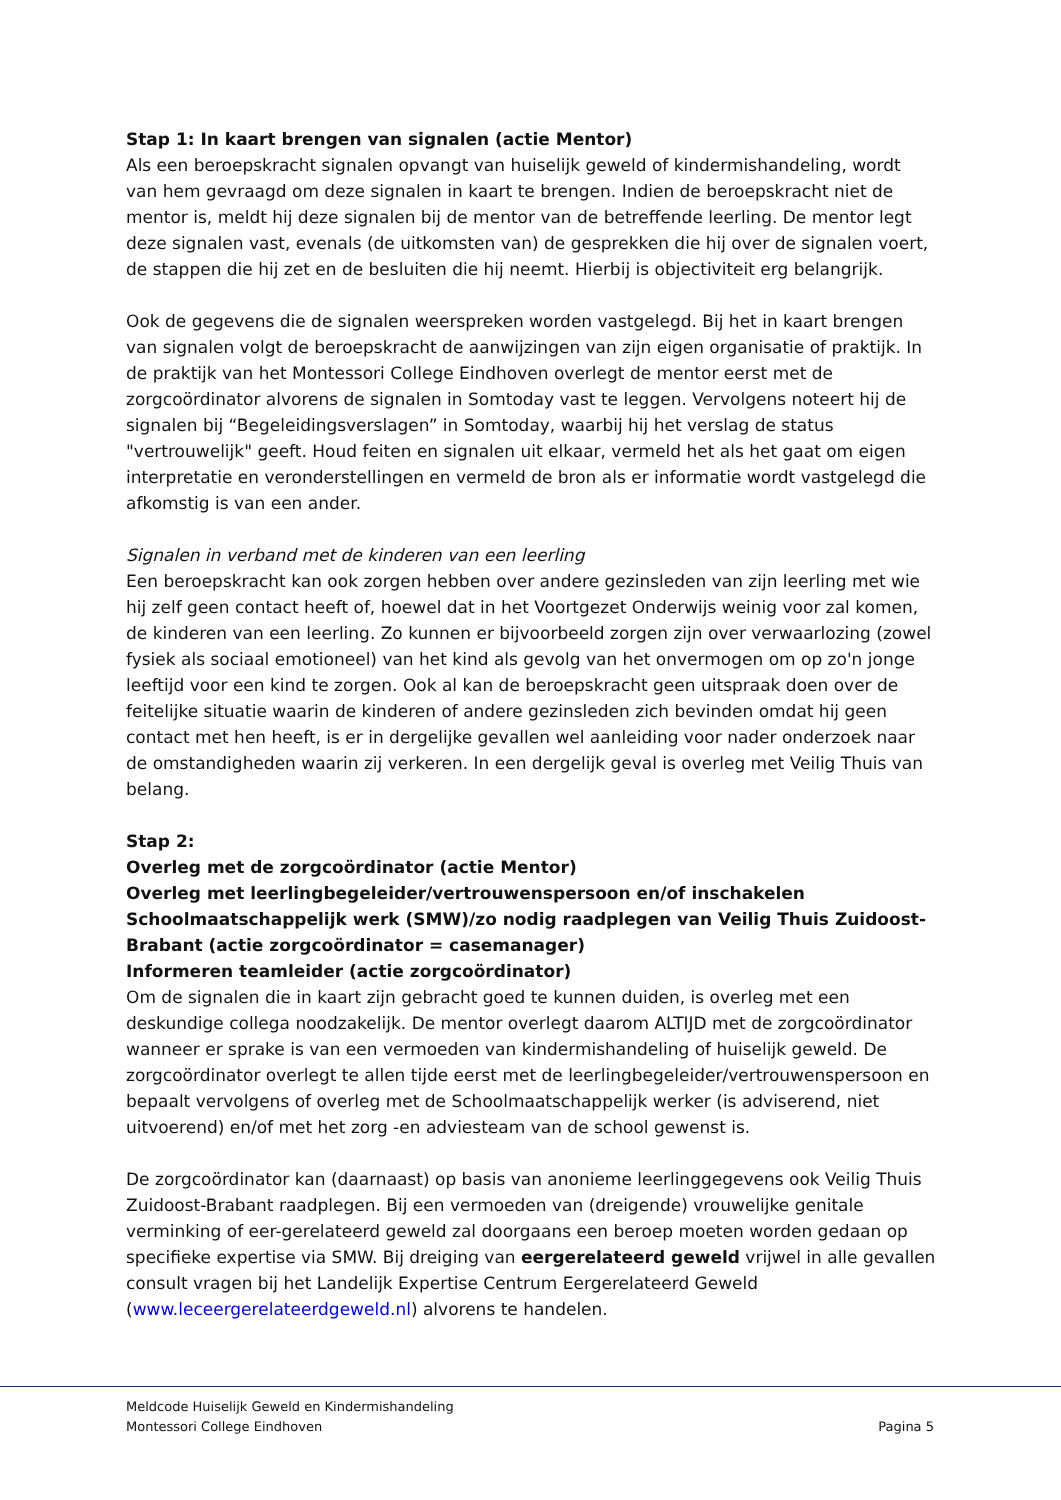Stap 1: In kaart brengen van signalen (actie Mentor)
Als een beroepskracht signalen opvangt van huiselijk geweld of kindermishandeling, wordt van hem gevraagd om deze signalen in kaart te brengen. Indien de beroepskracht niet de mentor is, meldt hij deze signalen bij de mentor van de betreffende leerling. De mentor legt deze signalen vast, evenals (de uitkomsten van) de gesprekken die hij over de signalen voert, de stappen die hij zet en de besluiten die hij neemt. Hierbij is objectiviteit erg belangrijk.
Ook de gegevens die de signalen weerspreken worden vastgelegd. Bij het in kaart brengen van signalen volgt de beroepskracht de aanwijzingen van zijn eigen organisatie of praktijk. In de praktijk van het Montessori College Eindhoven overlegt de mentor eerst met de zorgcoördinator alvorens de signalen in Somtoday vast te leggen. Vervolgens noteert hij de signalen bij “Begeleidingsverslagen” in Somtoday, waarbij hij het verslag de status "vertrouwelijk" geeft. Houd feiten en signalen uit elkaar, vermeld het als het gaat om eigen interpretatie en veronderstellingen en vermeld de bron als er informatie wordt vastgelegd die afkomstig is van een ander.
Signalen in verband met de kinderen van een leerling
Een beroepskracht kan ook zorgen hebben over andere gezinsleden van zijn leerling met wie hij zelf geen contact heeft of, hoewel dat in het Voortgezet Onderwijs weinig voor zal komen, de kinderen van een leerling. Zo kunnen er bijvoorbeeld zorgen zijn over verwaarlozing (zowel fysiek als sociaal emotioneel) van het kind als gevolg van het onvermogen om op zo'n jonge leeftijd voor een kind te zorgen. Ook al kan de beroepskracht geen uitspraak doen over de feitelijke situatie waarin de kinderen of andere gezinsleden zich bevinden omdat hij geen contact met hen heeft, is er in dergelijke gevallen wel aanleiding voor nader onderzoek naar de omstandigheden waarin zij verkeren. In een dergelijk geval is overleg met Veilig Thuis van belang.
Stap 2:
Overleg met de zorgcoördinator (actie Mentor)
Overleg met leerlingbegeleider/vertrouwenspersoon en/of inschakelen Schoolmaatschappelijk werk (SMW)/zo nodig raadplegen van Veilig Thuis Zuidoost-Brabant (actie zorgcoördinator = casemanager)
Informeren teamleider (actie zorgcoördinator)
Om de signalen die in kaart zijn gebracht goed te kunnen duiden, is overleg met een deskundige collega noodzakelijk. De mentor overlegt daarom ALTIJD met de zorgcoördinator wanneer er sprake is van een vermoeden van kindermishandeling of huiselijk geweld. De zorgcoördinator overlegt te allen tijde eerst met de leerlingbegeleider/vertrouwenspersoon en bepaalt vervolgens of overleg met de Schoolmaatschappelijk werker (is adviserend, niet uitvoerend) en/of met het zorg -en adviesteam van de school gewenst is.
De zorgcoördinator kan (daarnaast) op basis van anonieme leerlinggegevens ook Veilig Thuis Zuidoost-Brabant raadplegen. Bij een vermoeden van (dreigende) vrouwelijke genitale verminking of eer-gerelateerd geweld zal doorgaans een beroep moeten worden gedaan op specifieke expertise via SMW. Bij dreiging van eergerelateerd geweld vrijwel in alle gevallen consult vragen bij het Landelijk Expertise Centrum Eergerelateerd Geweld (www.leceergerelateerdgeweld.nl) alvorens te handelen.
Meldcode Huiselijk Geweld en Kindermishandeling
Montessori College Eindhoven Pagina 5